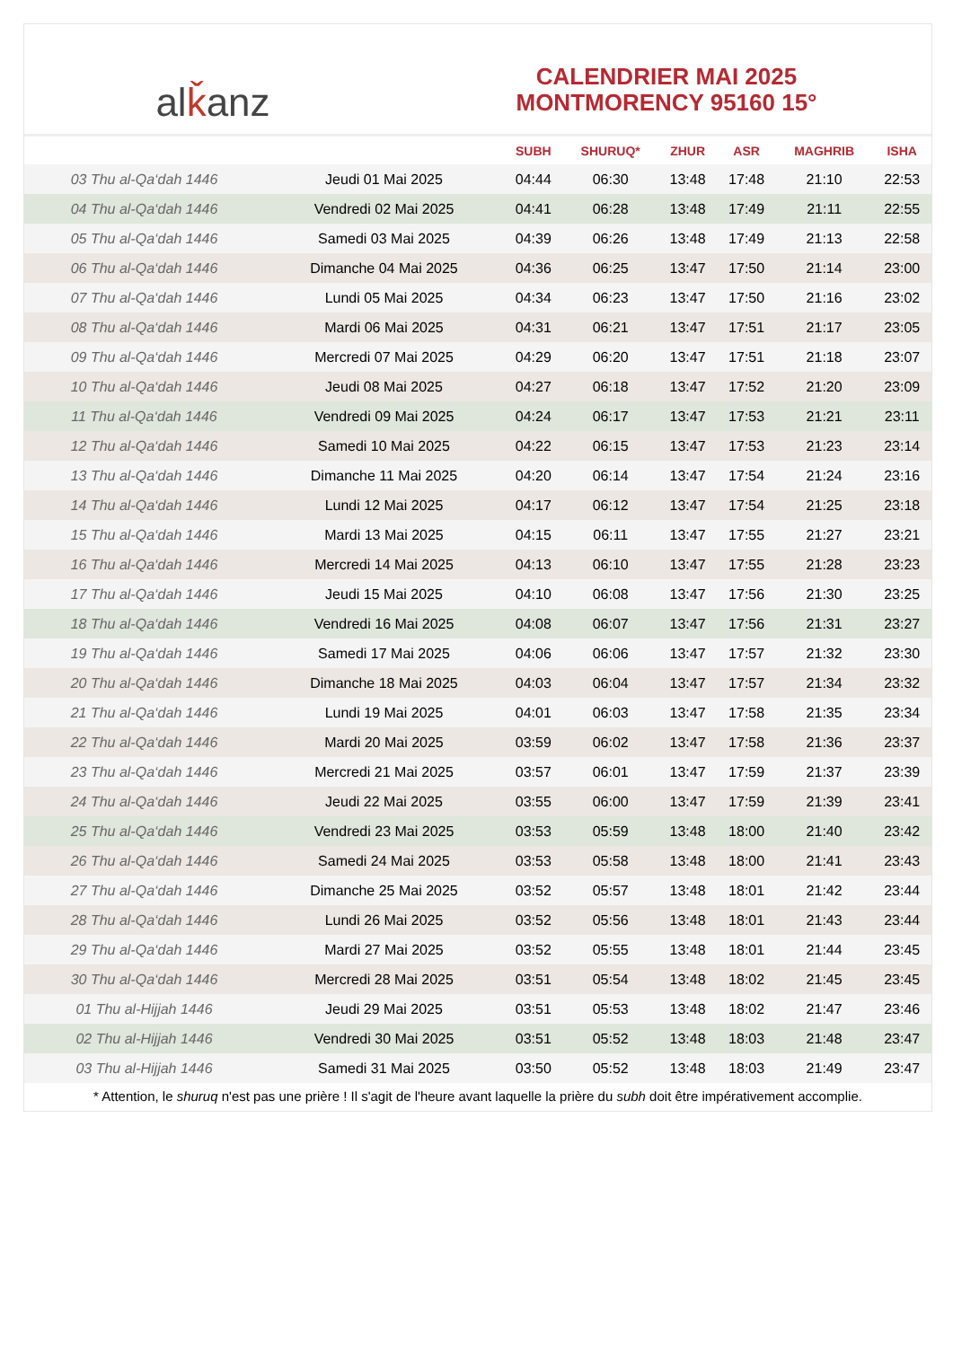al ǩ anz
CALENDRIER MAI 2025
MONTMORENCY 95160 15°
| | | SUBH | SHURUQ* | ZHUR | ASR | MAGHRIB | ISHA |
| --- | --- | --- | --- | --- | --- | --- | --- |
| 03 Thu al-Qa‘dah 1446 | Jeudi 01 Mai 2025 | 04:44 | 06:30 | 13:48 | 17:48 | 21:10 | 22:53 |
| 04 Thu al-Qa‘dah 1446 | Vendredi 02 Mai 2025 | 04:41 | 06:28 | 13:48 | 17:49 | 21:11 | 22:55 |
| 05 Thu al-Qa‘dah 1446 | Samedi 03 Mai 2025 | 04:39 | 06:26 | 13:48 | 17:49 | 21:13 | 22:58 |
| 06 Thu al-Qa‘dah 1446 | Dimanche 04 Mai 2025 | 04:36 | 06:25 | 13:47 | 17:50 | 21:14 | 23:00 |
| 07 Thu al-Qa‘dah 1446 | Lundi 05 Mai 2025 | 04:34 | 06:23 | 13:47 | 17:50 | 21:16 | 23:02 |
| 08 Thu al-Qa‘dah 1446 | Mardi 06 Mai 2025 | 04:31 | 06:21 | 13:47 | 17:51 | 21:17 | 23:05 |
| 09 Thu al-Qa‘dah 1446 | Mercredi 07 Mai 2025 | 04:29 | 06:20 | 13:47 | 17:51 | 21:18 | 23:07 |
| 10 Thu al-Qa‘dah 1446 | Jeudi 08 Mai 2025 | 04:27 | 06:18 | 13:47 | 17:52 | 21:20 | 23:09 |
| 11 Thu al-Qa‘dah 1446 | Vendredi 09 Mai 2025 | 04:24 | 06:17 | 13:47 | 17:53 | 21:21 | 23:11 |
| 12 Thu al-Qa‘dah 1446 | Samedi 10 Mai 2025 | 04:22 | 06:15 | 13:47 | 17:53 | 21:23 | 23:14 |
| 13 Thu al-Qa‘dah 1446 | Dimanche 11 Mai 2025 | 04:20 | 06:14 | 13:47 | 17:54 | 21:24 | 23:16 |
| 14 Thu al-Qa‘dah 1446 | Lundi 12 Mai 2025 | 04:17 | 06:12 | 13:47 | 17:54 | 21:25 | 23:18 |
| 15 Thu al-Qa‘dah 1446 | Mardi 13 Mai 2025 | 04:15 | 06:11 | 13:47 | 17:55 | 21:27 | 23:21 |
| 16 Thu al-Qa‘dah 1446 | Mercredi 14 Mai 2025 | 04:13 | 06:10 | 13:47 | 17:55 | 21:28 | 23:23 |
| 17 Thu al-Qa‘dah 1446 | Jeudi 15 Mai 2025 | 04:10 | 06:08 | 13:47 | 17:56 | 21:30 | 23:25 |
| 18 Thu al-Qa‘dah 1446 | Vendredi 16 Mai 2025 | 04:08 | 06:07 | 13:47 | 17:56 | 21:31 | 23:27 |
| 19 Thu al-Qa‘dah 1446 | Samedi 17 Mai 2025 | 04:06 | 06:06 | 13:47 | 17:57 | 21:32 | 23:30 |
| 20 Thu al-Qa‘dah 1446 | Dimanche 18 Mai 2025 | 04:03 | 06:04 | 13:47 | 17:57 | 21:34 | 23:32 |
| 21 Thu al-Qa‘dah 1446 | Lundi 19 Mai 2025 | 04:01 | 06:03 | 13:47 | 17:58 | 21:35 | 23:34 |
| 22 Thu al-Qa‘dah 1446 | Mardi 20 Mai 2025 | 03:59 | 06:02 | 13:47 | 17:58 | 21:36 | 23:37 |
| 23 Thu al-Qa‘dah 1446 | Mercredi 21 Mai 2025 | 03:57 | 06:01 | 13:47 | 17:59 | 21:37 | 23:39 |
| 24 Thu al-Qa‘dah 1446 | Jeudi 22 Mai 2025 | 03:55 | 06:00 | 13:47 | 17:59 | 21:39 | 23:41 |
| 25 Thu al-Qa‘dah 1446 | Vendredi 23 Mai 2025 | 03:53 | 05:59 | 13:48 | 18:00 | 21:40 | 23:42 |
| 26 Thu al-Qa‘dah 1446 | Samedi 24 Mai 2025 | 03:53 | 05:58 | 13:48 | 18:00 | 21:41 | 23:43 |
| 27 Thu al-Qa‘dah 1446 | Dimanche 25 Mai 2025 | 03:52 | 05:57 | 13:48 | 18:01 | 21:42 | 23:44 |
| 28 Thu al-Qa‘dah 1446 | Lundi 26 Mai 2025 | 03:52 | 05:56 | 13:48 | 18:01 | 21:43 | 23:44 |
| 29 Thu al-Qa‘dah 1446 | Mardi 27 Mai 2025 | 03:52 | 05:55 | 13:48 | 18:01 | 21:44 | 23:45 |
| 30 Thu al-Qa‘dah 1446 | Mercredi 28 Mai 2025 | 03:51 | 05:54 | 13:48 | 18:02 | 21:45 | 23:45 |
| 01 Thu al-Hijjah 1446 | Jeudi 29 Mai 2025 | 03:51 | 05:53 | 13:48 | 18:02 | 21:47 | 23:46 |
| 02 Thu al-Hijjah 1446 | Vendredi 30 Mai 2025 | 03:51 | 05:52 | 13:48 | 18:03 | 21:48 | 23:47 |
| 03 Thu al-Hijjah 1446 | Samedi 31 Mai 2025 | 03:50 | 05:52 | 13:48 | 18:03 | 21:49 | 23:47 |
* Attention, le shuruq n'est pas une prière ! Il s'agit de l'heure avant laquelle la prière du subh doit être impérativement accomplie.